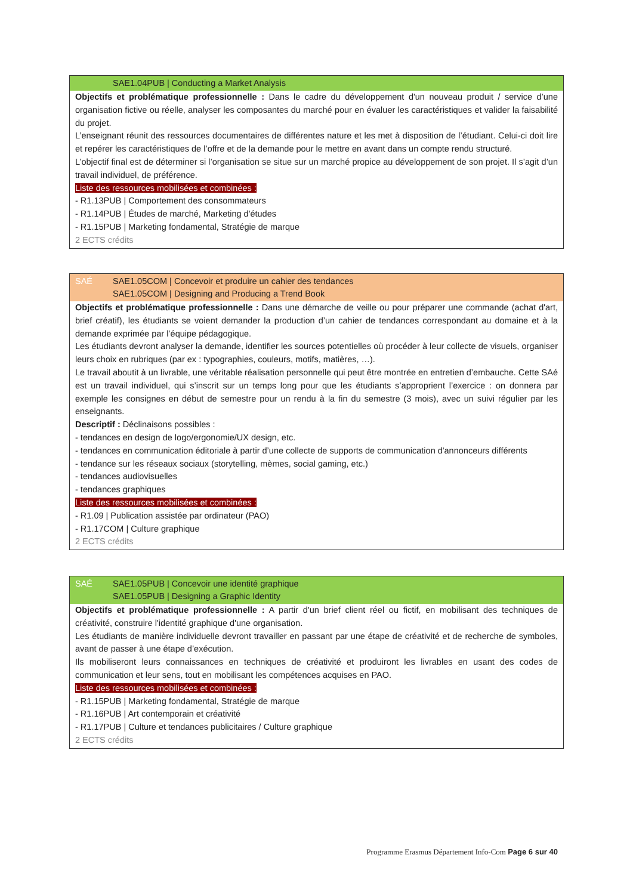SAE1.04PUB | Conducting a Market Analysis
Objectifs et problématique professionnelle : Dans le cadre du développement d'un nouveau produit / service d’une organisation fictive ou réelle, analyser les composantes du marché pour en évaluer les caractéristiques et valider la faisabilité du projet.
L’enseignant réunit des ressources documentaires de différentes nature et les met à disposition de l’étudiant. Celui-ci doit lire et repérer les caractéristiques de l’offre et de la demande pour le mettre en avant dans un compte rendu structuré.
L’objectif final est de déterminer si l’organisation se situe sur un marché propice au développement de son projet. Il s’agit d’un travail individuel, de préférence.
Liste des ressources mobilisées et combinées :
- R1.13PUB | Comportement des consommateurs
- R1.14PUB | Études de marché, Marketing d'études
- R1.15PUB | Marketing fondamental, Stratégie de marque
2 ECTS crédits
SAÉ SAE1.05COM | Concevoir et produire un cahier des tendances
SAE1.05COM | Designing and Producing a Trend Book
Objectifs et problématique professionnelle : Dans une démarche de veille ou pour préparer une commande (achat d'art, brief créatif), les étudiants se voient demander la production d’un cahier de tendances correspondant au domaine et à la demande exprimée par l’équipe pédagogique.
Les étudiants devront analyser la demande, identifier les sources potentielles où procéder à leur collecte de visuels, organiser leurs choix en rubriques (par ex : typographies, couleurs, motifs, matières, …).
Le travail aboutit à un livrable, une véritable réalisation personnelle qui peut être montrée en entretien d’embauche. Cette SAé est un travail individuel, qui s’inscrit sur un temps long pour que les étudiants s’approprient l’exercice : on donnera par exemple les consignes en début de semestre pour un rendu à la fin du semestre (3 mois), avec un suivi régulier par les enseignants.
Descriptif : Déclinaisons possibles :
- tendances en design de logo/ergonomie/UX design, etc.
- tendances en communication éditoriale à partir d’une collecte de supports de communication d'annonceurs différents
- tendance sur les réseaux sociaux (storytelling, mèmes, social gaming, etc.)
- tendances audiovisuelles
- tendances graphiques
Liste des ressources mobilisées et combinées :
- R1.09 | Publication assistée par ordinateur (PAO)
- R1.17COM | Culture graphique
2 ECTS crédits
SAÉ SAE1.05PUB | Concevoir une identité graphique
SAE1.05PUB | Designing a Graphic Identity
Objectifs et problématique professionnelle : A partir d'un brief client réel ou fictif, en mobilisant des techniques de créativité, construire l'identité graphique d'une organisation.
Les étudiants de manière individuelle devront travailler en passant par une étape de créativité et de recherche de symboles, avant de passer à une étape d’exécution.
Ils mobiliseront leurs connaissances en techniques de créativité et produiront les livrables en usant des codes de communication et leur sens, tout en mobilisant les compétences acquises en PAO.
Liste des ressources mobilisées et combinées :
- R1.15PUB | Marketing fondamental, Stratégie de marque
- R1.16PUB | Art contemporain et créativité
- R1.17PUB | Culture et tendances publicitaires / Culture graphique
2 ECTS crédits
Programme Erasmus Département Info-Com Page 6 sur 40